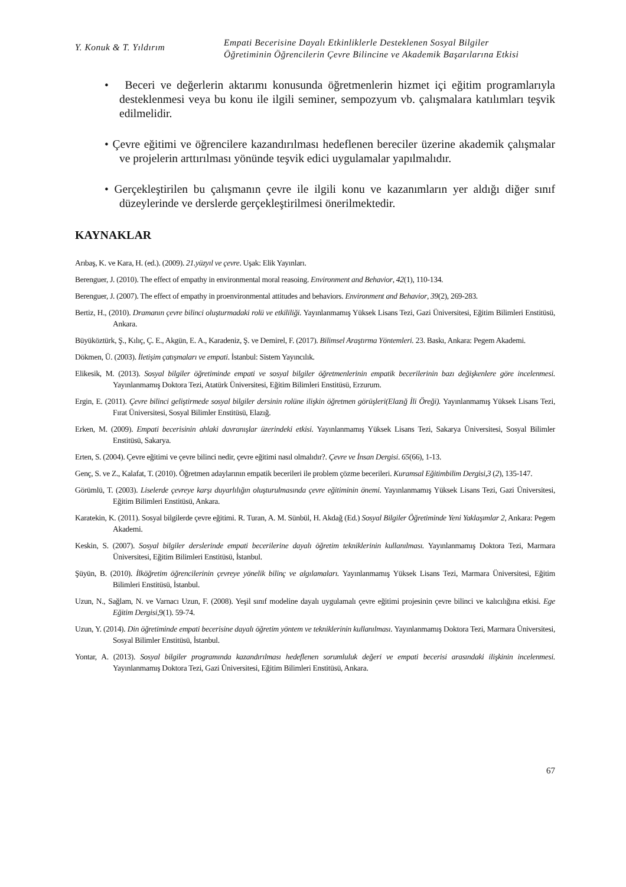Y. Konuk & T. Yıldırım
Empati Becerisine Dayalı Etkinliklerle Desteklenen Sosyal Bilgiler
Öğretiminin Öğrencilerin Çevre Bilincine ve Akademik Başarılarına Etkisi
• Beceri ve değerlerin aktarımı konusunda öğretmenlerin hizmet içi eğitim programlarıyla desteklenmesi veya bu konu ile ilgili seminer, sempozyum vb. çalışmalara katılımları teşvik edilmelidir.
• Çevre eğitimi ve öğrencilere kazandırılması hedeflenen bereciler üzerine akademik çalışmalar ve projelerin arttırılması yönünde teşvik edici uygulamalar yapılmalıdır.
• Gerçekleştirilen bu çalışmanın çevre ile ilgili konu ve kazanımların yer aldığı diğer sınıf düzeylerinde ve derslerde gerçekleştirilmesi önerilmektedir.
KAYNAKLAR
Arıbaş, K. ve Kara, H. (ed.). (2009). 21.yüzyıl ve çevre. Uşak: Elik Yayınları.
Berenguer, J. (2010). The effect of empathy in environmental moral reasoing. Environment and Behavior, 42(1), 110-134.
Berenguer, J. (2007). The effect of empathy in proenvironmental attitudes and behaviors. Environment and Behavior, 39(2), 269-283.
Bertiz, H., (2010). Dramanın çevre bilinci oluşturmadaki rolü ve etkililiği. Yayınlanmamış Yüksek Lisans Tezi, Gazi Üniversitesi, Eğitim Bilimleri Enstitüsü, Ankara.
Büyüköztürk, Ş., Kılıç, Ç. E., Akgün, E. A., Karadeniz, Ş. ve Demirel, F. (2017). Bilimsel Araştırma Yöntemleri. 23. Baskı, Ankara: Pegem Akademi.
Dökmen, Ü. (2003). İletişim çatışmaları ve empati. İstanbul: Sistem Yayıncılık.
Elikesik, M. (2013). Sosyal bilgiler öğretiminde empati ve sosyal bilgiler öğretmenlerinin empatik becerilerinin bazı değişkenlere göre incelenmesi. Yayınlanmamış Doktora Tezi, Atatürk Üniversitesi, Eğitim Bilimleri Enstitüsü, Erzurum.
Ergin, E. (2011). Çevre bilinci geliştirmede sosyal bilgiler dersinin rolüne ilişkin öğretmen görüşleri(Elazığ İli Öreği). Yayınlanmamış Yüksek Lisans Tezi, Fırat Üniversitesi, Sosyal Bilimler Enstitüsü, Elazığ.
Erken, M. (2009). Empati becerisinin ahlaki davranışlar üzerindeki etkisi. Yayınlanmamış Yüksek Lisans Tezi, Sakarya Üniversitesi, Sosyal Bilimler Enstitüsü, Sakarya.
Erten, S. (2004). Çevre eğitimi ve çevre bilinci nedir, çevre eğitimi nasıl olmalıdır?. Çevre ve İnsan Dergisi. 65(66), 1-13.
Genç, S. ve Z., Kalafat, T. (2010). Öğretmen adaylarının empatik becerileri ile problem çözme becerileri. Kuramsal Eğitimbilim Dergisi,3 (2), 135-147.
Görümlü, T. (2003). Liselerde çevreye karşı duyarlılığın oluşturulmasında çevre eğitiminin önemi. Yayınlanmamış Yüksek Lisans Tezi, Gazi Üniversitesi, Eğitim Bilimleri Enstitüsü, Ankara.
Karatekin, K. (2011). Sosyal bilgilerde çevre eğitimi. R. Turan, A. M. Sünbül, H. Akdağ (Ed.) Sosyal Bilgiler Öğretiminde Yeni Yaklaşımlar 2, Ankara: Pegem Akademi.
Keskin, S. (2007). Sosyal bilgiler derslerinde empati becerilerine dayalı öğretim tekniklerinin kullanılması. Yayınlanmamış Doktora Tezi, Marmara Üniversitesi, Eğitim Bilimleri Enstitüsü, İstanbul.
Şüyün, B. (2010). İlköğretim öğrencilerinin çevreye yönelik bilinç ve algılamaları. Yayınlanmamış Yüksek Lisans Tezi, Marmara Üniversitesi, Eğitim Bilimleri Enstitüsü, İstanbul.
Uzun, N., Sağlam, N. ve Varnacı Uzun, F. (2008). Yeşil sınıf modeline dayalı uygulamalı çevre eğitimi projesinin çevre bilinci ve kalıcılığına etkisi. Ege Eğitim Dergisi, 9(1). 59-74.
Uzun, Y. (2014). Din öğretiminde empati becerisine dayalı öğretim yöntem ve tekniklerinin kullanılması. Yayınlanmamış Doktora Tezi, Marmara Üniversitesi, Sosyal Bilimler Enstitüsü, İstanbul.
Yontar, A. (2013). Sosyal bilgiler programında kazandırılması hedeflenen sorumluluk değeri ve empati becerisi arasındaki ilişkinin incelenmesi. Yayınlanmamış Doktora Tezi, Gazi Üniversitesi, Eğitim Bilimleri Enstitüsü, Ankara.
67